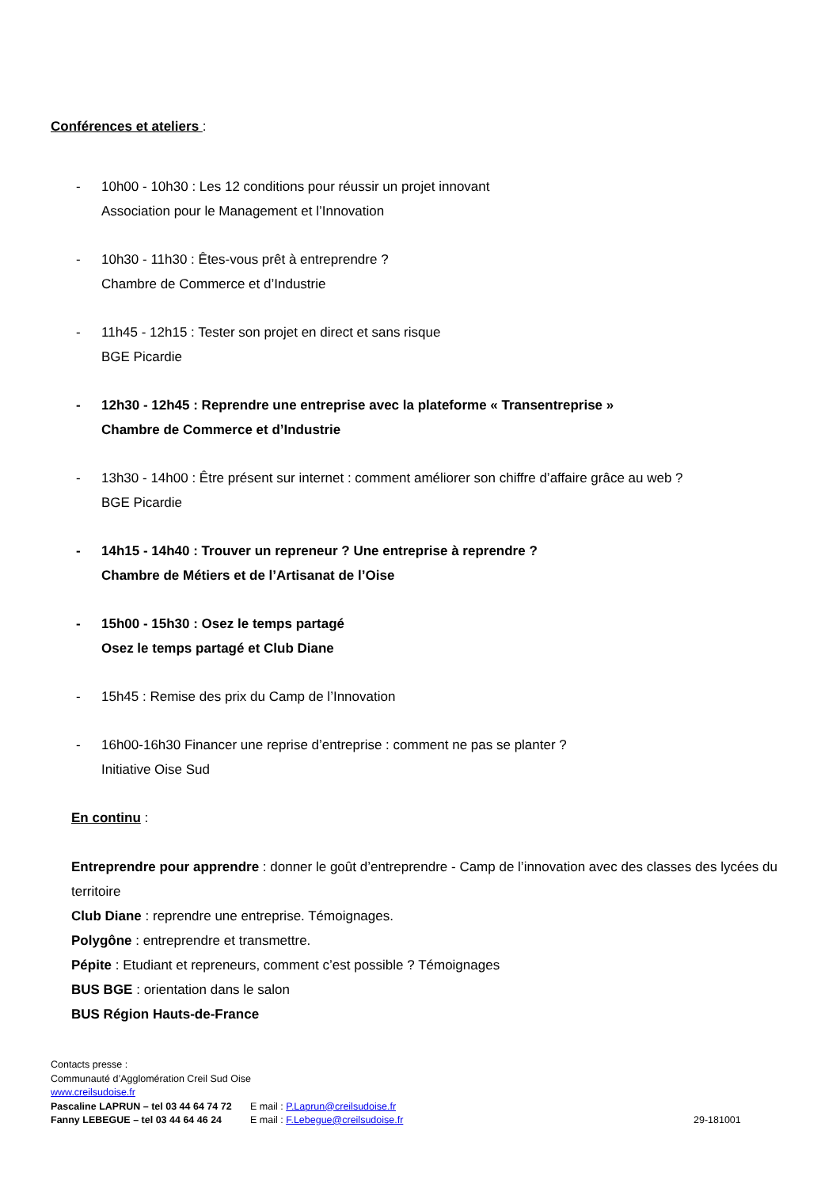Conférences et ateliers :
- 10h00 - 10h30 : Les 12 conditions pour réussir un projet innovant
Association pour le Management et l’Innovation
- 10h30 - 11h30 : Êtes-vous prêt à entreprendre ?
Chambre de Commerce et d’Industrie
- 11h45 - 12h15 : Tester son projet en direct et sans risque
BGE Picardie
- 12h30 - 12h45 : Reprendre une entreprise avec la plateforme « Transentreprise »
Chambre de Commerce et d’Industrie
- 13h30 - 14h00 : Être présent sur internet : comment améliorer son chiffre d’affaire grâce au web ?
BGE Picardie
- 14h15 - 14h40 : Trouver un repreneur ? Une entreprise à reprendre ?
Chambre de Métiers et de l’Artisanat de l’Oise
- 15h00 - 15h30 : Osez le temps partagé
Osez le temps partagé et Club Diane
- 15h45 : Remise des prix du Camp de l’Innovation
- 16h00-16h30 Financer une reprise d’entreprise : comment ne pas se planter ?
Initiative Oise Sud
En continu :
Entreprendre pour apprendre : donner le goût d’entreprendre - Camp de l’innovation avec des classes des lycées du territoire
Club Diane : reprendre une entreprise. Témoignages.
Polygône : entreprendre et transmettre.
Pépite : Etudiant et repreneurs, comment c’est possible ? Témoignages
BUS BGE : orientation dans le salon
BUS Région Hauts-de-France
Contacts presse :
Communauté d’Agglomération Creil Sud Oise
www.creilsudoise.fr
Pascaline LAPRUN – tel 03 44 64 74 72
E mail : P.Laprun@creilsudoise.fr
Fanny LEBEGUE – tel 03 44 64 46 24
E mail : F.Lebegue@creilsudoise.fr 29-181001